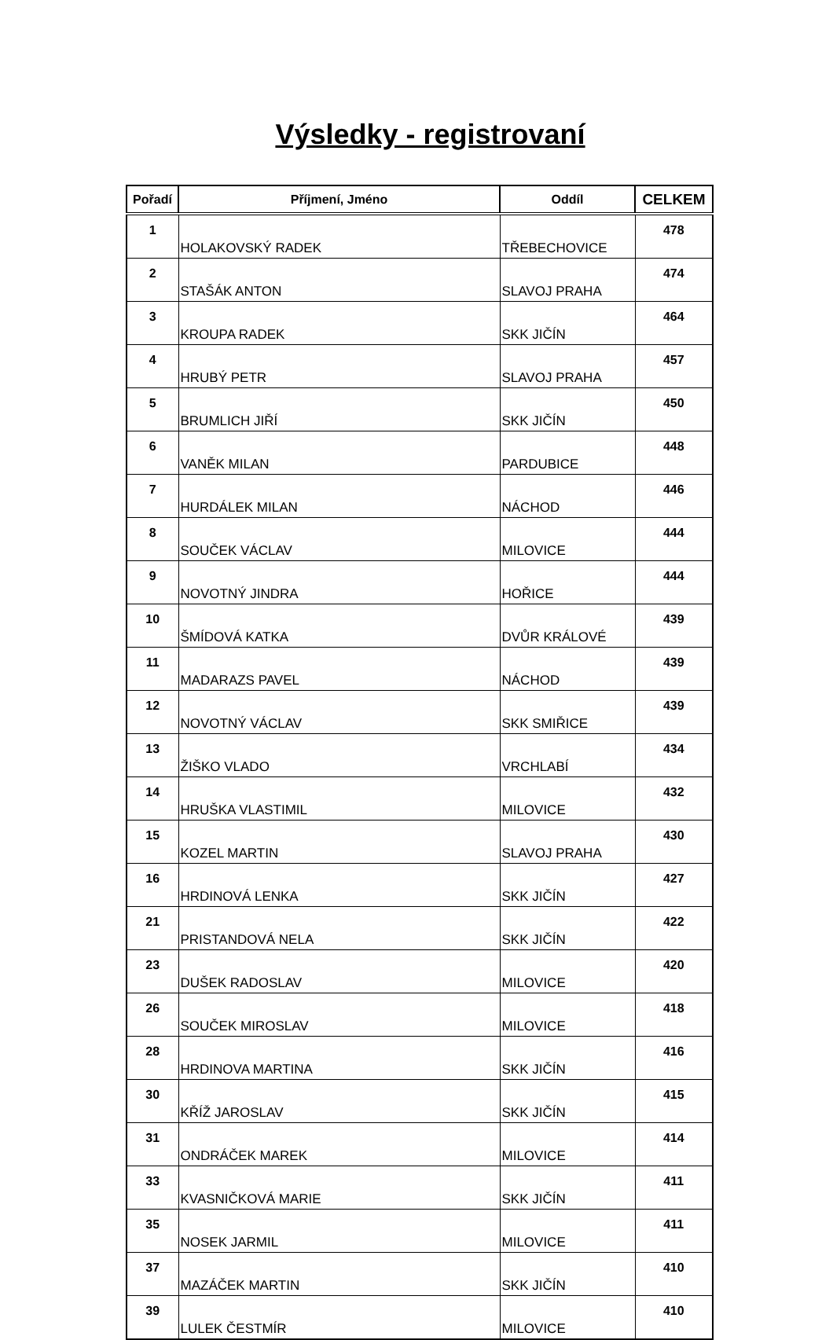Výsledky - registrovaní
| Pořadí | Příjmení, Jméno | Oddíl | CELKEM |
| --- | --- | --- | --- |
| 1 | HOLAKOVSKÝ RADEK | TŘEBECHOVICE | 478 |
| 2 | STAŠÁK ANTON | SLAVOJ PRAHA | 474 |
| 3 | KROUPA RADEK | SKK JIČÍN | 464 |
| 4 | HRUBÝ PETR | SLAVOJ PRAHA | 457 |
| 5 | BRUMLICH JIŘÍ | SKK JIČÍN | 450 |
| 6 | VANĚK MILAN | PARDUBICE | 448 |
| 7 | HURDÁLEK MILAN | NÁCHOD | 446 |
| 8 | SOUČEK VÁCLAV | MILOVICE | 444 |
| 9 | NOVOTNÝ JINDRA | HOŘICE | 444 |
| 10 | ŠMÍDOVÁ KATKA | DVŮR KRÁLOVÉ | 439 |
| 11 | MADARAZS PAVEL | NÁCHOD | 439 |
| 12 | NOVOTNÝ VÁCLAV | SKK SMIŘICE | 439 |
| 13 | ŽIŠKO VLADO | VRCHLABÍ | 434 |
| 14 | HRUŠKA VLASTIMIL | MILOVICE | 432 |
| 15 | KOZEL MARTIN | SLAVOJ PRAHA | 430 |
| 16 | HRDINOVÁ LENKA | SKK JIČÍN | 427 |
| 21 | PRISTANDOVÁ NELA | SKK JIČÍN | 422 |
| 23 | DUŠEK RADOSLAV | MILOVICE | 420 |
| 26 | SOUČEK MIROSLAV | MILOVICE | 418 |
| 28 | HRDINOVA MARTINA | SKK JIČÍN | 416 |
| 30 | KŘÍŽ JAROSLAV | SKK JIČÍN | 415 |
| 31 | ONDRÁČEK MAREK | MILOVICE | 414 |
| 33 | KVASNIČKOVÁ MARIE | SKK JIČÍN | 411 |
| 35 | NOSEK JARMIL | MILOVICE | 411 |
| 37 | MAZÁČEK MARTIN | SKK JIČÍN | 410 |
| 39 | LULEK ČESTMÍR | MILOVICE | 410 |